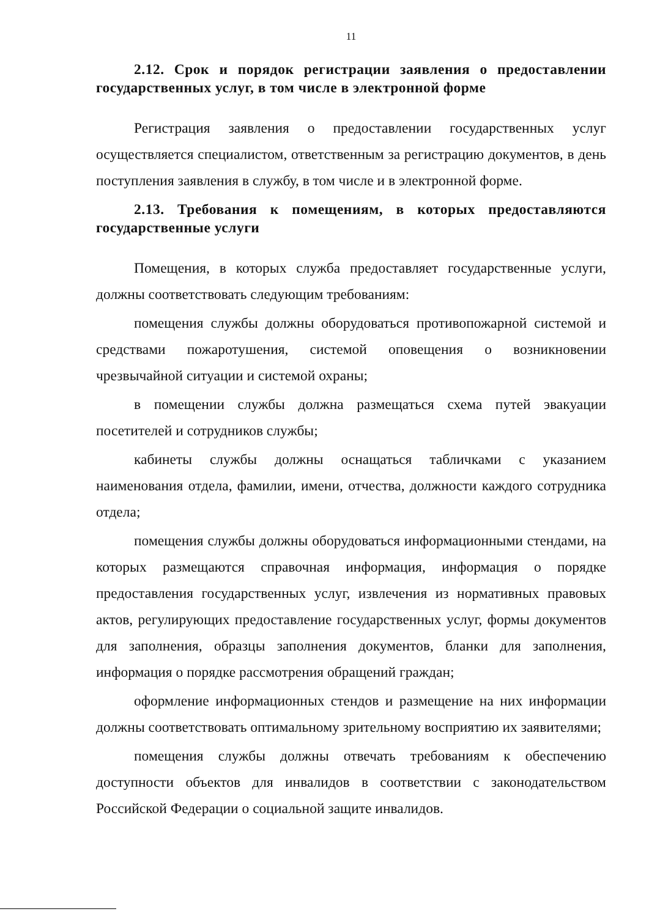11
2.12. Срок и порядок регистрации заявления о предоставлении государственных услуг, в том числе в электронной форме
Регистрация заявления о предоставлении государственных услуг осуществляется специалистом, ответственным за регистрацию документов, в день поступления заявления в службу, в том числе и в электронной форме.
2.13. Требования к помещениям, в которых предоставляются государственные услуги
Помещения, в которых служба предоставляет государственные услуги, должны соответствовать следующим требованиям:
помещения службы должны оборудоваться противопожарной системой и средствами пожаротушения, системой оповещения о возникновении чрезвычайной ситуации и системой охраны;
в помещении службы должна размещаться схема путей эвакуации посетителей и сотрудников службы;
кабинеты службы должны оснащаться табличками с указанием наименования отдела, фамилии, имени, отчества, должности каждого сотрудника отдела;
помещения службы должны оборудоваться информационными стендами, на которых размещаются справочная информация, информация о порядке предоставления государственных услуг, извлечения из нормативных правовых актов, регулирующих предоставление государственных услуг, формы документов для заполнения, образцы заполнения документов, бланки для заполнения, информация о порядке рассмотрения обращений граждан;
оформление информационных стендов и размещение на них информации должны соответствовать оптимальному зрительному восприятию их заявителями;
помещения службы должны отвечать требованиям к обеспечению доступности объектов для инвалидов в соответствии с законодательством Российской Федерации о социальной защите инвалидов.